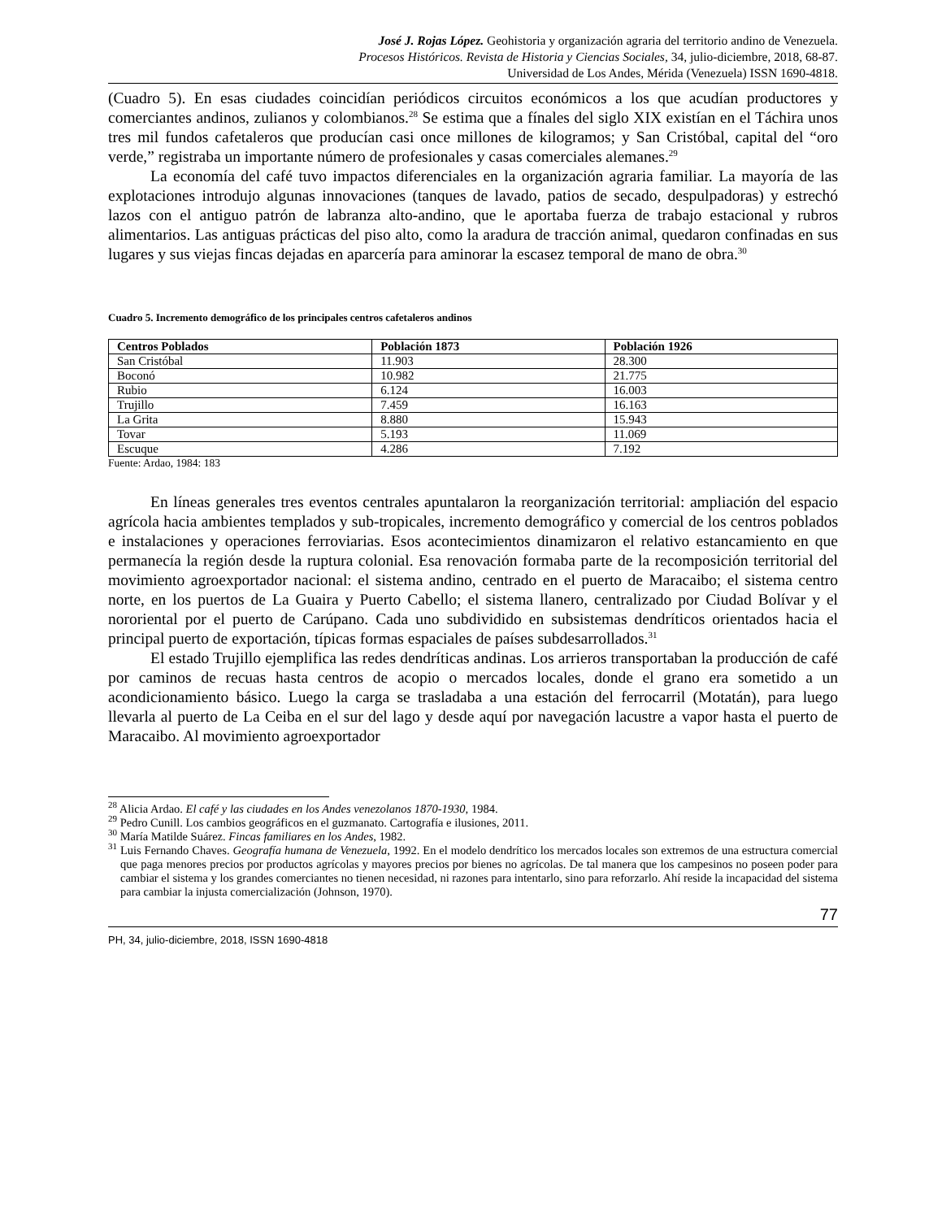José J. Rojas López. Geohistoria y organización agraria del territorio andino de Venezuela.
Procesos Históricos. Revista de Historia y Ciencias Sociales, 34, julio-diciembre, 2018, 68-87.
Universidad de Los Andes, Mérida (Venezuela) ISSN 1690-4818.
(Cuadro 5). En esas ciudades coincidían periódicos circuitos económicos a los que acudían productores y comerciantes andinos, zulianos y colombianos.<sup>28</sup> Se estima que a fínales del siglo XIX existían en el Táchira unos tres mil fundos cafetaleros que producían casi once millones de kilogramos; y San Cristóbal, capital del “oro verde,” registraba un importante número de profesionales y casas comerciales alemanes.<sup>29</sup>
La economía del café tuvo impactos diferenciales en la organización agraria familiar. La mayoría de las explotaciones introdujo algunas innovaciones (tanques de lavado, patios de secado, despulpadoras) y estrechó lazos con el antiguo patrón de labranza alto-andino, que le aportaba fuerza de trabajo estacional y rubros alimentarios. Las antiguas prácticas del piso alto, como la aradura de tracción animal, quedaron confinadas en sus lugares y sus viejas fincas dejadas en aparcería para aminorar la escasez temporal de mano de obra.<sup>30</sup>
Cuadro 5. Incremento demográfico de los principales centros cafetaleros andinos
| Centros Poblados | Población 1873 | Población 1926 |
| --- | --- | --- |
| San Cristóbal | 11.903 | 28.300 |
| Boconó | 10.982 | 21.775 |
| Rubio | 6.124 | 16.003 |
| Trujillo | 7.459 | 16.163 |
| La Grita | 8.880 | 15.943 |
| Tovar | 5.193 | 11.069 |
| Escuque | 4.286 | 7.192 |
Fuente: Ardao, 1984: 183
En líneas generales tres eventos centrales apuntalaron la reorganización territorial: ampliación del espacio agrícola hacia ambientes templados y sub-tropicales, incremento demográfico y comercial de los centros poblados e instalaciones y operaciones ferroviarias. Esos acontecimientos dinamizaron el relativo estancamiento en que permanecía la región desde la ruptura colonial. Esa renovación formaba parte de la recomposición territorial del movimiento agroexportador nacional: el sistema andino, centrado en el puerto de Maracaibo; el sistema centro norte, en los puertos de La Guaira y Puerto Cabello; el sistema llanero, centralizado por Ciudad Bolívar y el nororiental por el puerto de Carúpano. Cada uno subdividido en subsistemas dendríticos orientados hacia el principal puerto de exportación, típicas formas espaciales de países subdesarrollados.<sup>31</sup>
El estado Trujillo ejemplifica las redes dendríticas andinas. Los arrieros transportaban la producción de café por caminos de recuas hasta centros de acopio o mercados locales, donde el grano era sometido a un acondicionamiento básico. Luego la carga se trasladaba a una estación del ferrocarril (Motatán), para luego llevarla al puerto de La Ceiba en el sur del lago y desde aquí por navegación lacustre a vapor hasta el puerto de Maracaibo. Al movimiento agroexportador
<sup>28</sup> Alicia Ardao. El café y las ciudades en los Andes venezolanos 1870-1930, 1984.
<sup>29</sup> Pedro Cunill. Los cambios geográficos en el guzmanato. Cartografía e ilusiones, 2011.
<sup>30</sup> María Matilde Suárez. Fincas familiares en los Andes, 1982.
<sup>31</sup> Luis Fernando Chaves. Geografía humana de Venezuela, 1992. En el modelo dendrítico los mercados locales son extremos de una estructura comercial que paga menores precios por productos agrícolas y mayores precios por bienes no agrícolas. De tal manera que los campesinos no poseen poder para cambiar el sistema y los grandes comerciantes no tienen necesidad, ni razones para intentarlo, sino para reforzarlo. Ahí reside la incapacidad del sistema para cambiar la injusta comercialización (Johnson, 1970).
77
PH, 34, julio-diciembre, 2018, ISSN 1690-4818